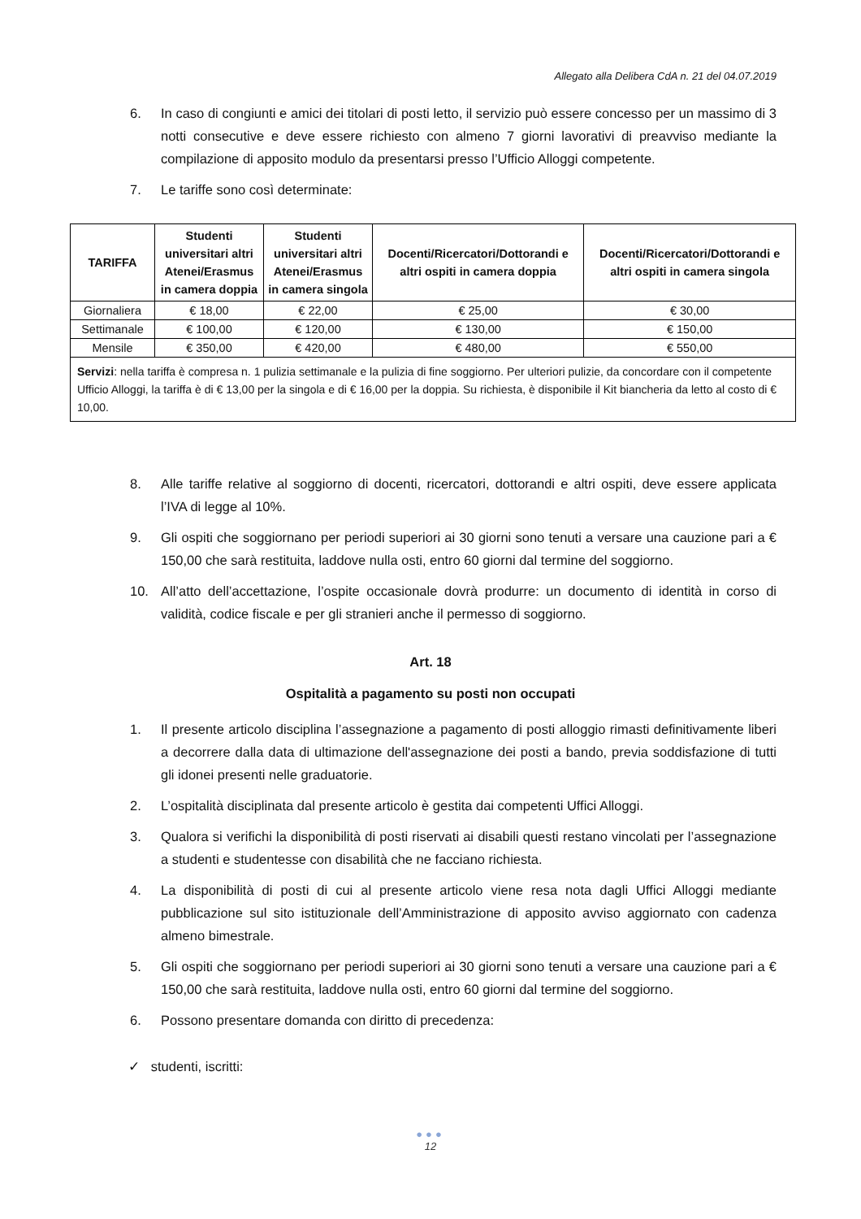Allegato alla Delibera CdA n. 21 del 04.07.2019
6. In caso di congiunti e amici dei titolari di posti letto, il servizio può essere concesso per un massimo di 3 notti consecutive e deve essere richiesto con almeno 7 giorni lavorativi di preavviso mediante la compilazione di apposito modulo da presentarsi presso l’Ufficio Alloggi competente.
7. Le tariffe sono così determinate:
| TARIFFA | Studenti universitari altri Atenei/Erasmus in camera doppia | Studenti universitari altri Atenei/Erasmus in camera singola | Docenti/Ricercatori/Dottorandi e altri ospiti in camera doppia | Docenti/Ricercatori/Dottorandi e altri ospiti in camera singola |
| --- | --- | --- | --- | --- |
| Giornaliera | € 18,00 | € 22,00 | € 25,00 | € 30,00 |
| Settimanale | € 100,00 | € 120,00 | € 130,00 | € 150,00 |
| Mensile | € 350,00 | € 420,00 | € 480,00 | € 550,00 |
| Servizi : nella tariffa è compresa n. 1 pulizia settimanale e la pulizia di fine soggiorno. Per ulteriori pulizie, da concordare con il competente Ufficio Alloggi, la tariffa è di € 13,00 per la singola e di € 16,00 per la doppia. Su richiesta, è disponibile il Kit biancheria da letto al costo di € 10,00. | | | | |
8. Alle tariffe relative al soggiorno di docenti, ricercatori, dottorandi e altri ospiti, deve essere applicata l’IVA di legge al 10%.
9. Gli ospiti che soggiornano per periodi superiori ai 30 giorni sono tenuti a versare una cauzione pari a € 150,00 che sarà restituita, laddove nulla osti, entro 60 giorni dal termine del soggiorno.
10. All’atto dell’accettazione, l’ospite occasionale dovrà produrre: un documento di identità in corso di validità, codice fiscale e per gli stranieri anche il permesso di soggiorno.
Art. 18
Ospitalità a pagamento su posti non occupati
1. Il presente articolo disciplina l’assegnazione a pagamento di posti alloggio rimasti definitivamente liberi a decorrere dalla data di ultimazione dell'assegnazione dei posti a bando, previa soddisfazione di tutti gli idonei presenti nelle graduatorie.
2. L’ospitalità disciplinata dal presente articolo è gestita dai competenti Uffici Alloggi.
3. Qualora si verifichi la disponibilità di posti riservati ai disabili questi restano vincolati per l’assegnazione a studenti e studentesse con disabilità che ne facciano richiesta.
4. La disponibilità di posti di cui al presente articolo viene resa nota dagli Uffici Alloggi mediante pubblicazione sul sito istituzionale dell’Amministrazione di apposito avviso aggiornato con cadenza almeno bimestrale.
5. Gli ospiti che soggiornano per periodi superiori ai 30 giorni sono tenuti a versare una cauzione pari a € 150,00 che sarà restituita, laddove nulla osti, entro 60 giorni dal termine del soggiorno.
6. Possono presentare domanda con diritto di precedenza:
✓ studenti, iscritti:
●●●
12